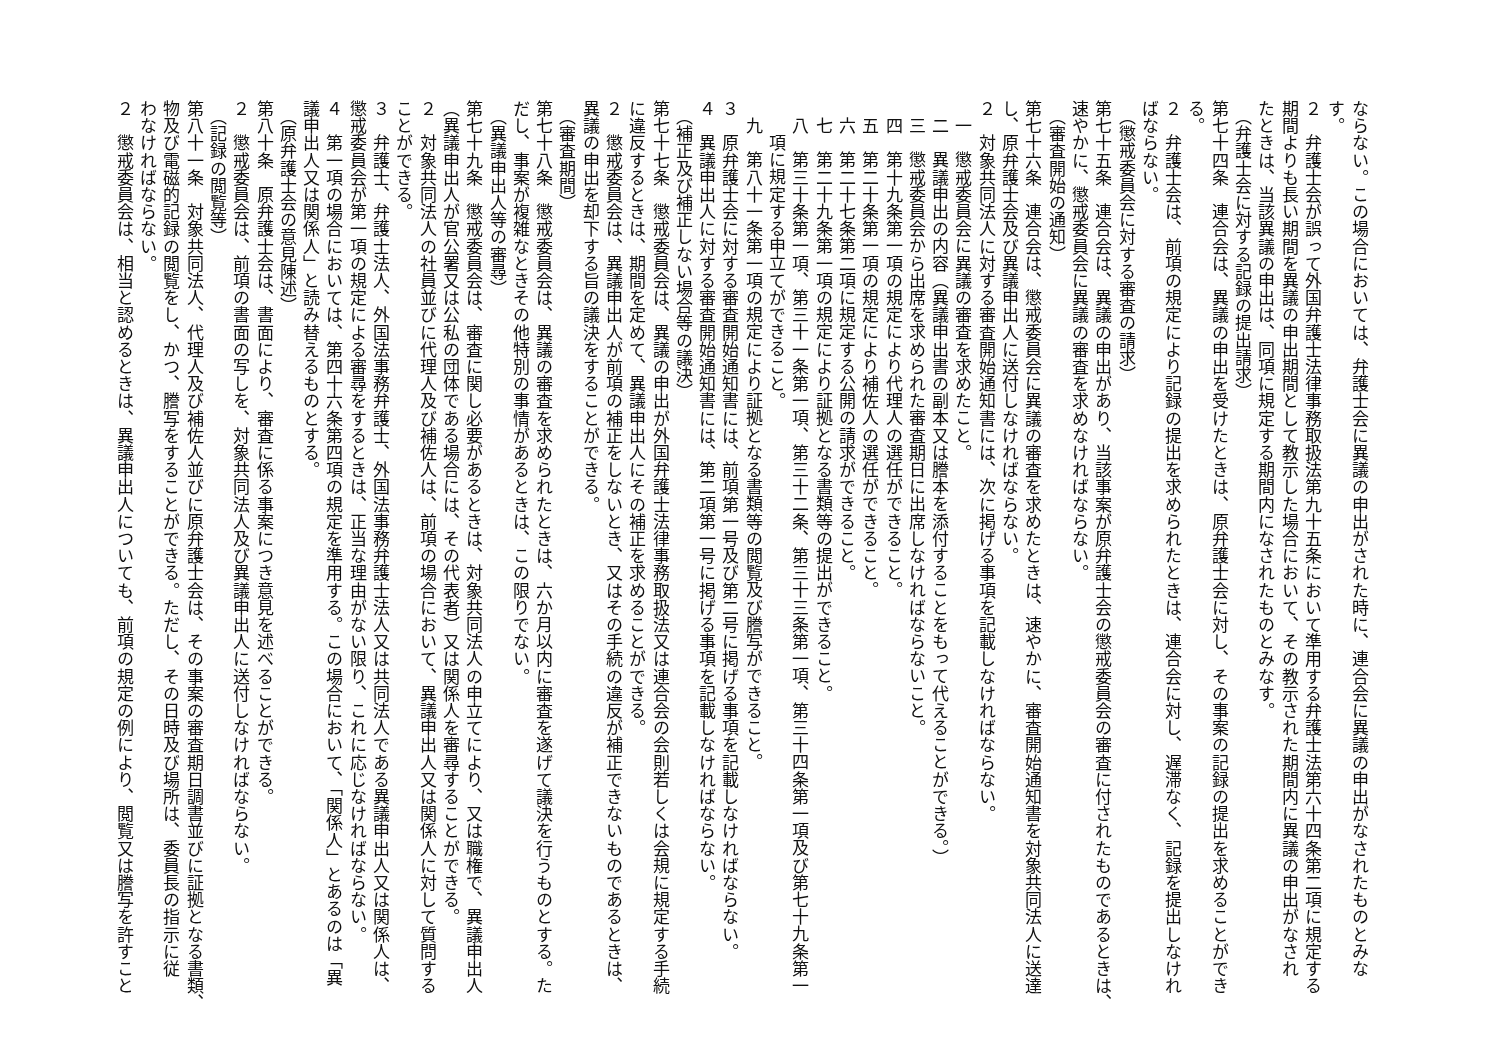ならない。この場合においては、弁護士会に異議の申出がされた時に、連合会に異議の申出がなされたものとみな
す。
２　弁護士会が誤って外国弁護士法律事務取扱法第九十五条において準用する弁護士法第六十四条第二項に規定する
期間よりも長い期間を異議の申出期間として教示した場合において、その教示された期間内に異議の申出がなされ
たときは、当該異議の申出は、同項に規定する期間内になされたものとみなす。
（弁護士会に対する記録の提出請求）
第七十四条　連合会は、異議の申出を受けたときは、原弁護士会に対し、その事案の記録の提出を求めることができ
る。
２　弁護士会は、前項の規定により記録の提出を求められたときは、連合会に対し、遅滞なく、記録を提出しなけれ
ばならない。
（懲戒委員会に対する審査の請求）
第七十五条　連合会は、異議の申出があり、当該事案が原弁護士会の懲戒委員会の審査に付されたものであるときは、
速やかに、懲戒委員会に異議の審査を求めなければならない。
（審査開始の通知）
第七十六条　連合会は、懲戒委員会に異議の審査を求めたときは、速やかに、審査開始通知書を対象共同法人に送達
し、原弁護士会及び異議申出人に送付しなければならない。
２　対象共同法人に対する審査開始通知書には、次に掲げる事項を記載しなければならない。
一　懲戒委員会に異議の審査を求めたこと。
二　異議申出の内容（異議申出書の副本又は謄本を添付することをもって代えることができる。）
三　懲戒委員会から出席を求められた審査期日に出席しなければならないこと。
四　第十九条第一項の規定により代理人の選任ができること。
五　第二十条第一項の規定により補佐人の選任ができること。
六　第二十七条第二項に規定する公開の請求ができること。
七　第二十九条第一項の規定により証拠となる書類等の提出ができること。
八　第三十条第一項、第三十一条第一項、第三十二条、第三十三条第一項、第三十四条第一項及び第七十九条第一
項に規定する申立てができること。
九　第八十一条第一項の規定により証拠となる書類等の閲覧及び謄写ができること。
３　原弁護士会に対する審査開始通知書には、前項第一号及び第二号に掲げる事項を記載しなければならない。
４　異議申出人に対する審査開始通知書には、第二項第一号に掲げる事項を記載しなければならない。
（補正及び補正しない場合等の議決）
第七十七条　懲戒委員会は、異議の申出が外国弁護士法律事務取扱法又は連合会の会則若しくは会規に規定する手続
に違反するときは、期間を定めて、異議申出人にその補正を求めることができる。
２　懲戒委員会は、異議申出人が前項の補正をしないとき、又はその手続の違反が補正できないものであるときは、
異議の申出を却下する旨の議決をすることができる。
（審査期間）
第七十八条　懲戒委員会は、異議の審査を求められたときは、六か月以内に審査を遂げて議決を行うものとする。た
だし、事案が複雑なときその他特別の事情があるときは、この限りでない。
（異議申出人等の審尋）
第七十九条　懲戒委員会は、審査に関し必要があるときは、対象共同法人の申立てにより、又は職権で、異議申出人
（異議申出人が官公署又は公私の団体である場合には、その代表者）又は関係人を審尋することができる。
２　対象共同法人の社員並びに代理人及び補佐人は、前項の場合において、異議申出人又は関係人に対して質問する
ことができる。
３　弁護士、弁護士法人、外国法事務弁護士、外国法事務弁護士法人又は共同法人である異議申出人又は関係人は、
懲戒委員会が第一項の規定による審尋をするときは、正当な理由がない限り、これに応じなければならない。
４　第一項の場合においては、第四十六条第四項の規定を準用する。この場合において、「関係人」とあるのは「異
議申出人又は関係人」と読み替えるものとする。
（原弁護士会の意見陳述）
第八十条　原弁護士会は、書面により、審査に係る事案につき意見を述べることができる。
２　懲戒委員会は、前項の書面の写しを、対象共同法人及び異議申出人に送付しなければならない。
（記録の閲覧等）
第八十一条　対象共同法人、代理人及び補佐人並びに原弁護士会は、その事案の審査期日調書並びに証拠となる書類、
物及び電磁的記録の閲覧をし、かつ、謄写をすることができる。ただし、その日時及び場所は、委員長の指示に従
わなければならない。
２　懲戒委員会は、相当と認めるときは、異議申出人についても、前項の規定の例により、閲覧又は謄写を許すこと